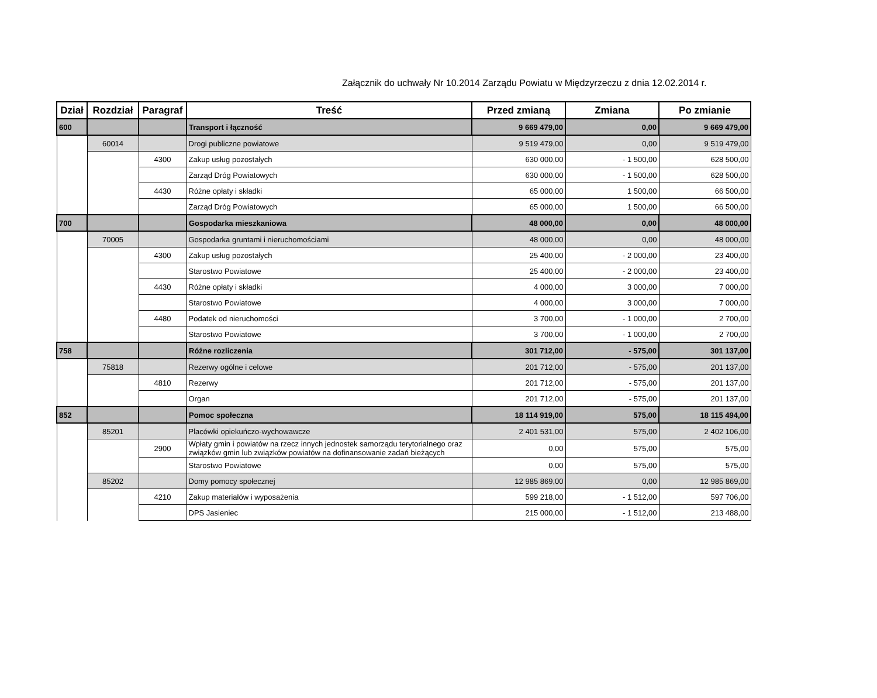Załącznik do uchwały Nr 10.2014 Zarządu Powiatu w Międzyrzeczu z dnia 12.02.2014 r.
| Dział | Rozdział | Paragraf | Treść | Przed zmianą | Zmiana | Po zmianie |
| --- | --- | --- | --- | --- | --- | --- |
| 600 | | | Transport i łączność | 9 669 479,00 | 0,00 | 9 669 479,00 |
| | 60014 | | Drogi publiczne powiatowe | 9 519 479,00 | 0,00 | 9 519 479,00 |
| | | 4300 | Zakup usług pozostałych | 630 000,00 | - 1 500,00 | 628 500,00 |
| | | | Zarząd Dróg Powiatowych | 630 000,00 | - 1 500,00 | 628 500,00 |
| | | 4430 | Różne opłaty i składki | 65 000,00 | 1 500,00 | 66 500,00 |
| | | | Zarząd Dróg Powiatowych | 65 000,00 | 1 500,00 | 66 500,00 |
| 700 | | | Gospodarka mieszkaniowa | 48 000,00 | 0,00 | 48 000,00 |
| | 70005 | | Gospodarka gruntami i nieruchomościami | 48 000,00 | 0,00 | 48 000,00 |
| | | 4300 | Zakup usług pozostałych | 25 400,00 | - 2 000,00 | 23 400,00 |
| | | | Starostwo Powiatowe | 25 400,00 | - 2 000,00 | 23 400,00 |
| | | 4430 | Różne opłaty i składki | 4 000,00 | 3 000,00 | 7 000,00 |
| | | | Starostwo Powiatowe | 4 000,00 | 3 000,00 | 7 000,00 |
| | | 4480 | Podatek od nieruchomości | 3 700,00 | - 1 000,00 | 2 700,00 |
| | | | Starostwo Powiatowe | 3 700,00 | - 1 000,00 | 2 700,00 |
| 758 | | | Różne rozliczenia | 301 712,00 | - 575,00 | 301 137,00 |
| | 75818 | | Rezerwy ogólne i celowe | 201 712,00 | - 575,00 | 201 137,00 |
| | | 4810 | Rezerwy | 201 712,00 | - 575,00 | 201 137,00 |
| | | | Organ | 201 712,00 | - 575,00 | 201 137,00 |
| 852 | | | Pomoc społeczna | 18 114 919,00 | 575,00 | 18 115 494,00 |
| | 85201 | | Placówki opiekuńczo-wychowawcze | 2 401 531,00 | 575,00 | 2 402 106,00 |
| | | 2900 | Wpłaty gmin i powiatów na rzecz innych jednostek samorządu terytorialnego oraz związków gmin lub związków powiatów na dofinansowanie zadań bieżących | 0,00 | 575,00 | 575,00 |
| | | | Starostwo Powiatowe | 0,00 | 575,00 | 575,00 |
| | 85202 | | Domy pomocy społecznej | 12 985 869,00 | 0,00 | 12 985 869,00 |
| | | 4210 | Zakup materiałów i wyposażenia | 599 218,00 | - 1 512,00 | 597 706,00 |
| | | | DPS Jasieniec | 215 000,00 | - 1 512,00 | 213 488,00 |